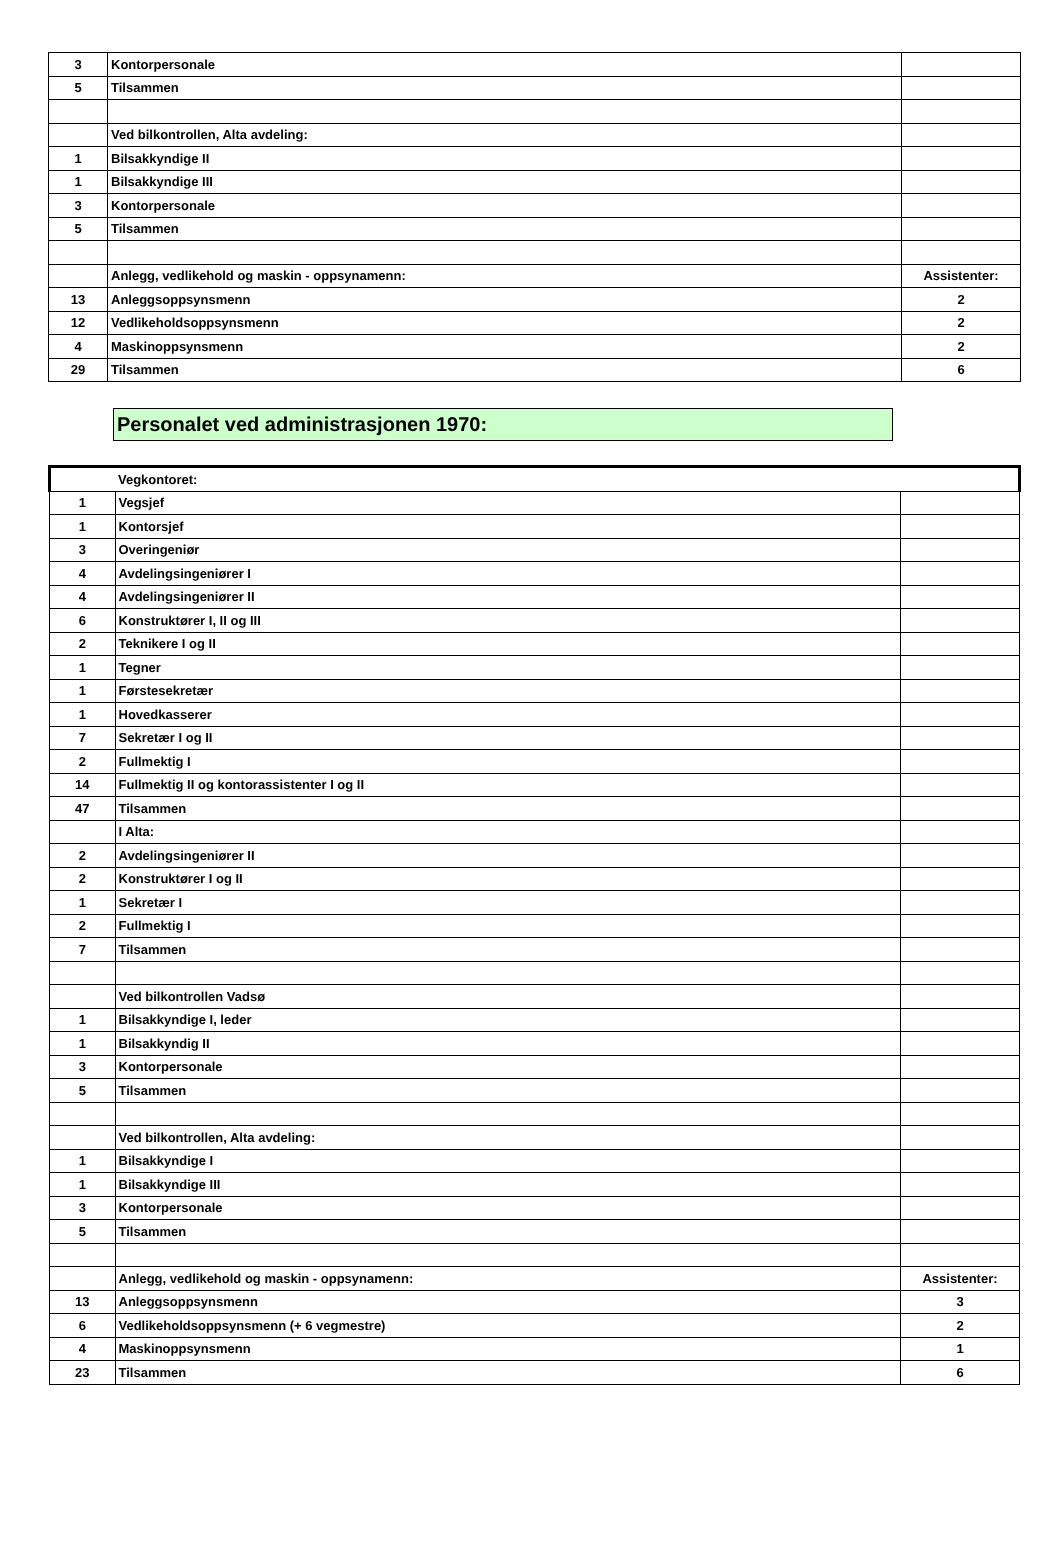| 3 | Kontorpersonale | |
| 5 | Tilsammen | |
| | Ved bilkontrollen, Alta avdeling: | |
| 1 | Bilsakkyndige II | |
| 1 | Bilsakkyndige III | |
| 3 | Kontorpersonale | |
| 5 | Tilsammen | |
| | Anlegg, vedlikehold og maskin - oppsynamenn: | Assistenter: |
| 13 | Anleggsoppsynsmenn | 2 |
| 12 | Vedlikeholdsoppsynsmenn | 2 |
| 4 | Maskinoppsynsmenn | 2 |
| 29 | Tilsammen | 6 |
Personalet ved administrasjonen 1970:
| | Vegkontoret: | |
| 1 | Vegsjef | |
| 1 | Kontorsjef | |
| 3 | Overingeniør | |
| 4 | Avdelingsingeniører I | |
| 4 | Avdelingsingeniører II | |
| 6 | Konstruktører I, II og III | |
| 2 | Teknikere I og II | |
| 1 | Tegner | |
| 1 | Førstesekretær | |
| 1 | Hovedkasserer | |
| 7 | Sekretær I og II | |
| 2 | Fullmektig I | |
| 14 | Fullmektig II og kontorassistenter I og II | |
| 47 | Tilsammen | |
| | I Alta: | |
| 2 | Avdelingsingeniører II | |
| 2 | Konstruktører I og II | |
| 1 | Sekretær I | |
| 2 | Fullmektig I | |
| 7 | Tilsammen | |
| | Ved bilkontrollen Vadsø | |
| 1 | Bilsakkyndige I, leder | |
| 1 | Bilsakkyndig II | |
| 3 | Kontorpersonale | |
| 5 | Tilsammen | |
| | Ved bilkontrollen, Alta avdeling: | |
| 1 | Bilsakkyndige I | |
| 1 | Bilsakkyndige III | |
| 3 | Kontorpersonale | |
| 5 | Tilsammen | |
| | Anlegg, vedlikehold og maskin - oppsynamenn: | Assistenter: |
| 13 | Anleggsoppsynsmenn | 3 |
| 6 | Vedlikeholdsoppsynsmenn (+ 6 vegmestre) | 2 |
| 4 | Maskinoppsynsmenn | 1 |
| 23 | Tilsammen | 6 |